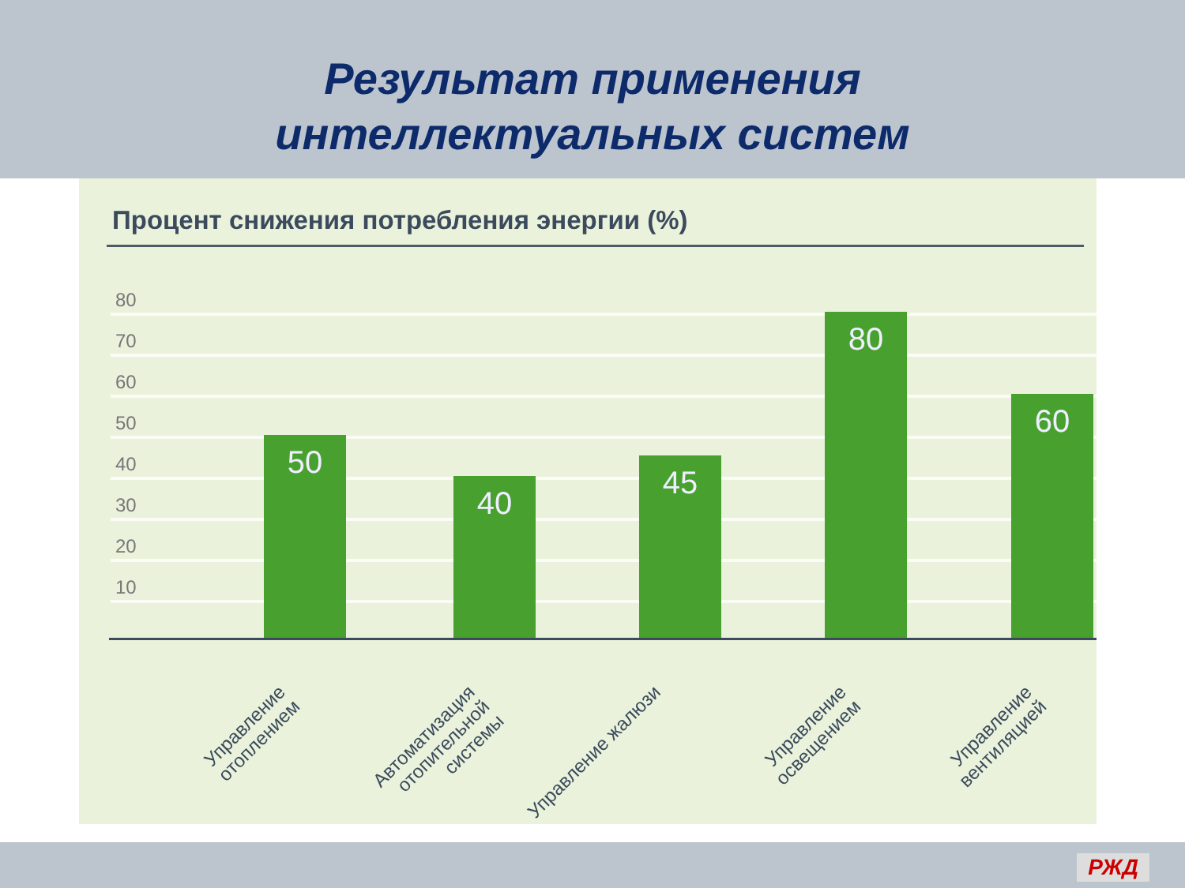Результат применения
интеллектуальных систем
Процент снижения потребления энергии (%)
80
70
60
50
40
30
20
10
50
40
45
80
60
Управление отоплением
Автоматизация отопительной системы
Управление жалюзи
Управление освещением
Управление вентиляцией
РЖД